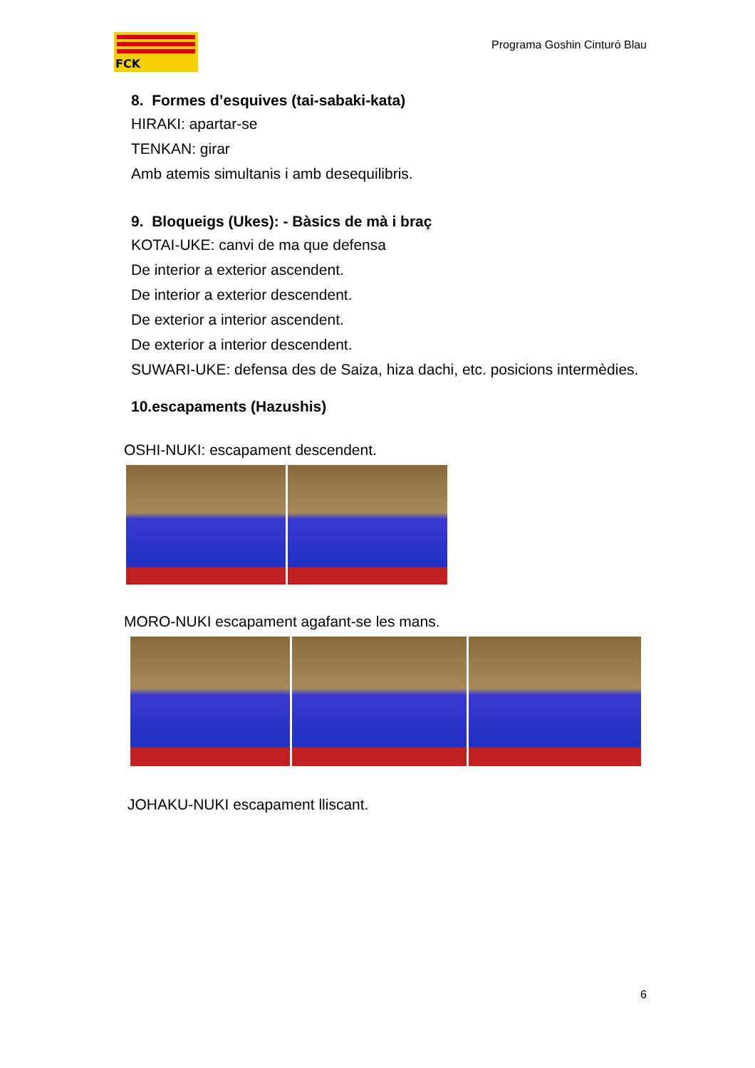FCK
Programa Goshin Cinturó Blau
8. Formes d’esquives (tai-sabaki-kata)
HIRAKI: apartar-se
TENKAN: girar
Amb atemis simultanis i amb desequilibris.
9. Bloqueigs (Ukes): - Bàsics de mà i braç
KOTAI-UKE: canvi de ma que defensa
De interior a exterior ascendent.
De interior a exterior descendent.
De exterior a interior ascendent.
De exterior a interior descendent.
SUWARI-UKE: defensa des de Saiza, hiza dachi, etc. posicions intermèdies.
10.escapaments (Hazushis)
OSHI-NUKI: escapament descendent.
MORO-NUKI escapament agafant-se les mans.
JOHAKU-NUKI escapament lliscant.
6